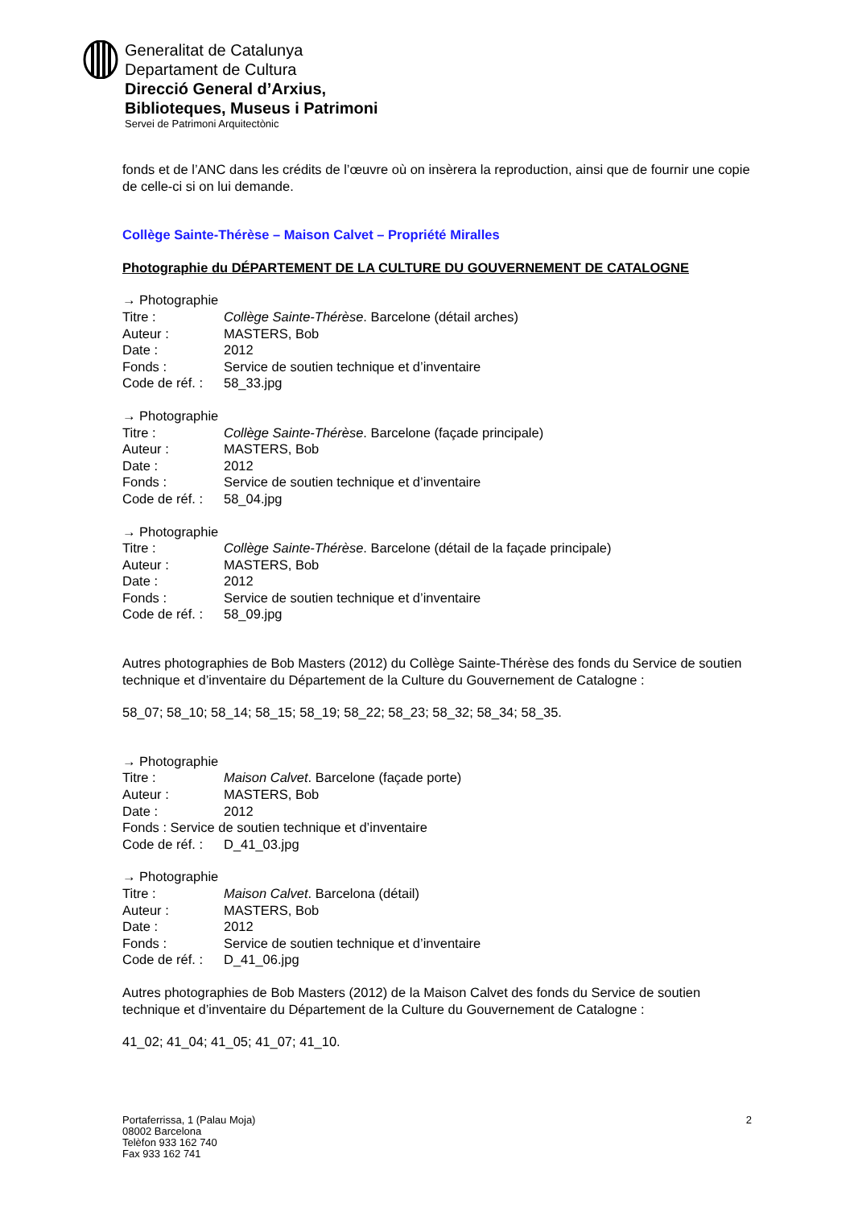Generalitat de Catalunya
Departament de Cultura
Direcció General d’Arxius,
Biblioteques, Museus i Patrimoni
Servei de Patrimoni Arquitectònic
fonds et de l’ANC dans les crédits de l’œuvre où on insèrera la reproduction, ainsi que de fournir une copie de celle-ci si on lui demande.
Collège Sainte-Thérèse – Maison Calvet – Propriété Miralles
Photographie du DÉPARTEMENT DE LA CULTURE DU GOUVERNEMENT DE CATALOGNE
→ Photographie
Titre : Collège Sainte-Thérèse. Barcelone (détail arches)
Auteur : MASTERS, Bob
Date : 2012
Fonds : Service de soutien technique et d’inventaire
Code de réf. : 58_33.jpg
→ Photographie
Titre : Collège Sainte-Thérèse. Barcelone (façade principale)
Auteur : MASTERS, Bob
Date : 2012
Fonds : Service de soutien technique et d’inventaire
Code de réf. : 58_04.jpg
→ Photographie
Titre : Collège Sainte-Thérèse. Barcelone (détail de la façade principale)
Auteur : MASTERS, Bob
Date : 2012
Fonds : Service de soutien technique et d’inventaire
Code de réf. : 58_09.jpg
Autres photographies de Bob Masters (2012) du Collège Sainte-Thérèse des fonds du Service de soutien technique et d’inventaire du Département de la Culture du Gouvernement de Catalogne :
58_07; 58_10; 58_14; 58_15; 58_19; 58_22; 58_23; 58_32; 58_34; 58_35.
→ Photographie
Titre : Maison Calvet. Barcelone (façade porte)
Auteur : MASTERS, Bob
Date : 2012
Fonds : Service de soutien technique et d’inventaire
Code de réf. : D_41_03.jpg
→ Photographie
Titre : Maison Calvet. Barcelona (détail)
Auteur : MASTERS, Bob
Date : 2012
Fonds : Service de soutien technique et d’inventaire
Code de réf. : D_41_06.jpg
Autres photographies de Bob Masters (2012) de la Maison Calvet des fonds du Service de soutien technique et d’inventaire du Département de la Culture du Gouvernement de Catalogne :
41_02; 41_04; 41_05; 41_07; 41_10.
Portaferrissa, 1 (Palau Moja)
08002 Barcelona
Telèfon 933 162 740
Fax 933 162 741
2